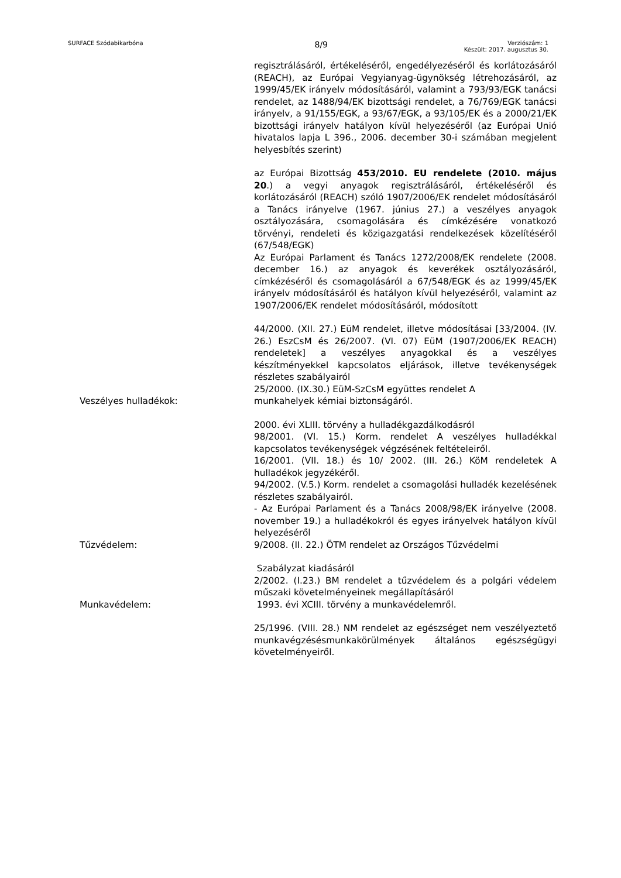SURFACE Szódabikarbóna 8/9 Verziószám: 1
Készült: 2017. augusztus 30.
regisztrálásáról, értékeléséről, engedélyezéséről és korlátozásáról (REACH), az Európai Vegyianyag-ügynökség létrehozásáról, az 1999/45/EK irányelv módosításáról, valamint a 793/93/EGK tanácsi rendelet, az 1488/94/EK bizottsági rendelet, a 76/769/EGK tanácsi irányelv, a 91/155/EGK, a 93/67/EGK, a 93/105/EK és a 2000/21/EK bizottsági irányelv hatályon kívül helyezéséről (az Európai Unió hivatalos lapja L 396., 2006. december 30-i számában megjelent helyesbítés szerint)
az Európai Bizottság 453/2010. EU rendelete (2010. május 20.) a vegyi anyagok regisztrálásáról, értékeléséről és korlátozásáról (REACH) szóló 1907/2006/EK rendelet módosításáról a Tanács irányelve (1967. június 27.) a veszélyes anyagok osztályozására, csomagolására és címkézésére vonatkozó törvényi, rendeleti és közigazgatási rendelkezések közelítéséről (67/548/EGK)
Az Európai Parlament és Tanács 1272/2008/EK rendelete (2008. december 16.) az anyagok és keverékek osztályozásáról, címkézéséről és csomagolásáról a 67/548/EGK és az 1999/45/EK irányelv módosításáról és hatályon kívül helyezéséről, valamint az 1907/2006/EK rendelet módosításáról, módosított
44/2000. (XII. 27.) EüM rendelet, illetve módosításai [33/2004. (IV. 26.) EszCsM és 26/2007. (VI. 07) EüM (1907/2006/EK REACH) rendeletek] a veszélyes anyagokkal és a veszélyes készítményekkel kapcsolatos eljárások, illetve tevékenységek részletes szabályairól
25/2000. (IX.30.) EüM-SzCsM együttes rendelet A
Veszélyes hulladékok: munkahelyek kémiai biztonságáról.
2000. évi XLIII. törvény a hulladékgazdálkodásról
98/2001. (VI. 15.) Korm. rendelet A veszélyes hulladékkal kapcsolatos tevékenységek végzésének feltételeiről.
16/2001. (VII. 18.) és 10/ 2002. (III. 26.) KöM rendeletek A hulladékok jegyzékéről.
94/2002. (V.5.) Korm. rendelet a csomagolási hulladék kezelésének részletes szabályairól.
- Az Európai Parlament és a Tanács 2008/98/EK irányelve (2008. november 19.) a hulladékokról és egyes irányelvek hatályon kívül helyezéséről
Tűzvédelem: 9/2008. (II. 22.) ÖTM rendelet az Országos Tűzvédelmi
Szabályzat kiadásáról
2/2002. (I.23.) BM rendelet a tűzvédelem és a polgári védelem műszaki követelményeinek megállapításáról
Munkavédelem: 1993. évi XCIII. törvény a munkavédelemről.
25/1996. (VIII. 28.) NM rendelet az egészséget nem veszélyeztető munkavégzésésmunkakörülmények általános egészségügyi követelményeiről.